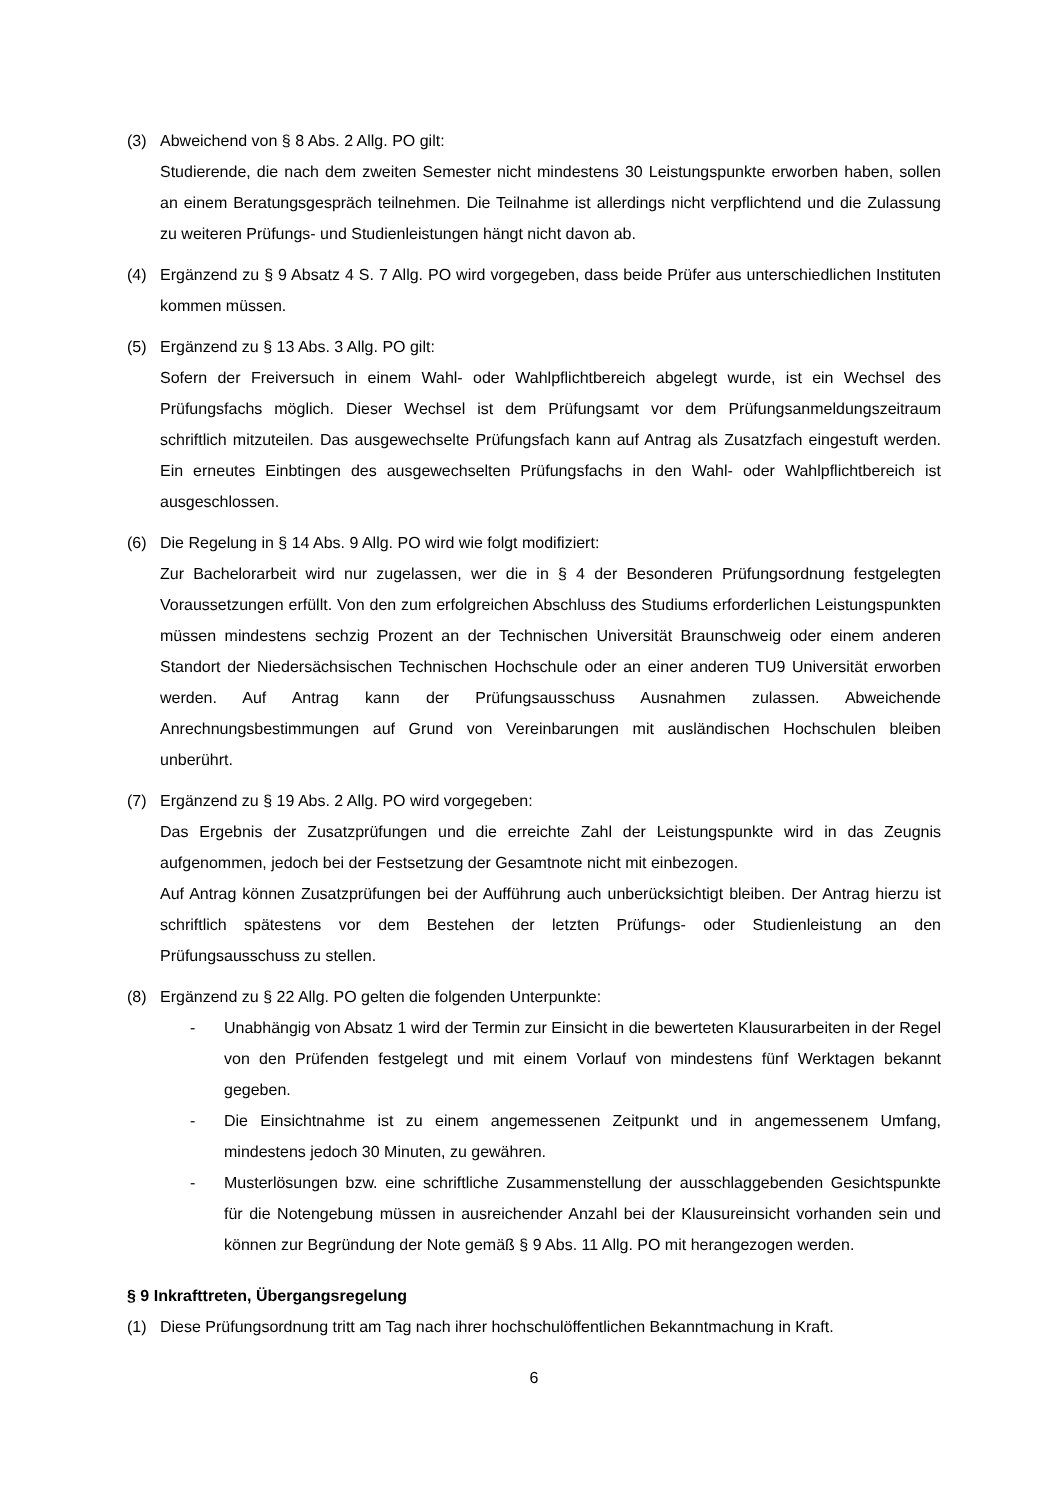(3) Abweichend von § 8 Abs. 2 Allg. PO gilt:
Studierende, die nach dem zweiten Semester nicht mindestens 30 Leistungspunkte erworben haben, sollen an einem Beratungsgespräch teilnehmen. Die Teilnahme ist allerdings nicht verpflichtend und die Zulassung zu weiteren Prüfungs- und Studienleistungen hängt nicht davon ab.
(4) Ergänzend zu § 9 Absatz 4 S. 7 Allg. PO wird vorgegeben, dass beide Prüfer aus unterschiedlichen Instituten kommen müssen.
(5) Ergänzend zu § 13 Abs. 3 Allg. PO gilt:
Sofern der Freiversuch in einem Wahl- oder Wahlpflichtbereich abgelegt wurde, ist ein Wechsel des Prüfungsfachs möglich. Dieser Wechsel ist dem Prüfungsamt vor dem Prüfungsanmeldungszeitraum schriftlich mitzuteilen. Das ausgewechselte Prüfungsfach kann auf Antrag als Zusatzfach eingestuft werden. Ein erneutes Einbtingen des ausgewechselten Prüfungsfachs in den Wahl- oder Wahlpflichtbereich ist ausgeschlossen.
(6) Die Regelung in § 14 Abs. 9 Allg. PO wird wie folgt modifiziert:
Zur Bachelorarbeit wird nur zugelassen, wer die in § 4 der Besonderen Prüfungsordnung festgelegten Voraussetzungen erfüllt. Von den zum erfolgreichen Abschluss des Studiums erforderlichen Leistungspunkten müssen mindestens sechzig Prozent an der Technischen Universität Braunschweig oder einem anderen Standort der Niedersächsischen Technischen Hochschule oder an einer anderen TU9 Universität erworben werden. Auf Antrag kann der Prüfungsausschuss Ausnahmen zulassen. Abweichende Anrechnungsbestimmungen auf Grund von Vereinbarungen mit ausländischen Hochschulen bleiben unberührt.
(7) Ergänzend zu § 19 Abs. 2 Allg. PO wird vorgegeben:
Das Ergebnis der Zusatzprüfungen und die erreichte Zahl der Leistungspunkte wird in das Zeugnis aufgenommen, jedoch bei der Festsetzung der Gesamtnote nicht mit einbezogen.
Auf Antrag können Zusatzprüfungen bei der Aufführung auch unberücksichtigt bleiben. Der Antrag hierzu ist schriftlich spätestens vor dem Bestehen der letzten Prüfungs- oder Studienleistung an den Prüfungsausschuss zu stellen.
(8) Ergänzend zu § 22 Allg. PO gelten die folgenden Unterpunkte:
- Unabhängig von Absatz 1 wird der Termin zur Einsicht in die bewerteten Klausurarbeiten in der Regel von den Prüfenden festgelegt und mit einem Vorlauf von mindestens fünf Werktagen bekannt gegeben.
- Die Einsichtnahme ist zu einem angemessenen Zeitpunkt und in angemessenem Umfang, mindestens jedoch 30 Minuten, zu gewähren.
- Musterlösungen bzw. eine schriftliche Zusammenstellung der ausschlaggebenden Gesichtspunkte für die Notengebung müssen in ausreichender Anzahl bei der Klausureinsicht vorhanden sein und können zur Begründung der Note gemäß § 9 Abs. 11 Allg. PO mit herangezogen werden.
§ 9 Inkrafttreten, Übergangsregelung
(1) Diese Prüfungsordnung tritt am Tag nach ihrer hochschulöffentlichen Bekanntmachung in Kraft.
6